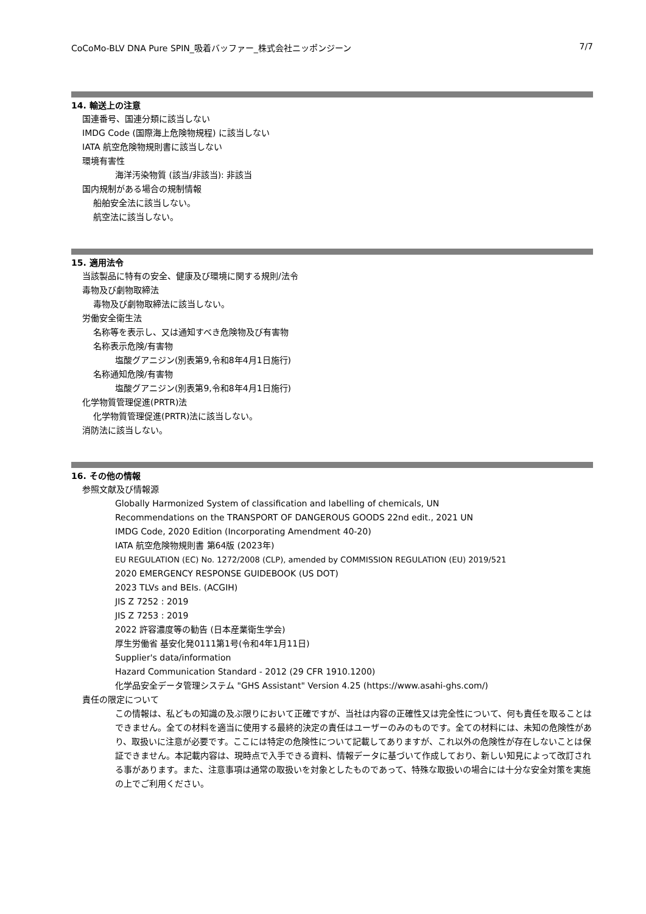CoCoMo-BLV DNA Pure SPIN_吸着バッファー_株式会社ニッポンジーン 7/7
14. 輸送上の注意
国連番号、国連分類に該当しない
IMDG Code (国際海上危険物規程) に該当しない
IATA 航空危険物規則書に該当しない
環境有害性
海洋汚染物質 (該当/非該当): 非該当
国内規制がある場合の規制情報
船舶安全法に該当しない。
航空法に該当しない。
15. 適用法令
当該製品に特有の安全、健康及び環境に関する規則/法令
毒物及び劇物取締法
毒物及び劇物取締法に該当しない。
労働安全衛生法
名称等を表示し、又は通知すべき危険物及び有害物
名称表示危険/有害物
塩酸グアニジン(別表第9,令和8年4月1日施行)
名称通知危険/有害物
塩酸グアニジン(別表第9,令和8年4月1日施行)
化学物質管理促進(PRTR)法
化学物質管理促進(PRTR)法に該当しない。
消防法に該当しない。
16. その他の情報
参照文献及び情報源
Globally Harmonized System of classification and labelling of chemicals, UN
Recommendations on the TRANSPORT OF DANGEROUS GOODS 22nd edit., 2021 UN
IMDG Code, 2020 Edition (Incorporating Amendment 40-20)
IATA 航空危険物規則書 第64版 (2023年)
EU REGULATION (EC) No. 1272/2008 (CLP), amended by COMMISSION REGULATION (EU) 2019/521
2020 EMERGENCY RESPONSE GUIDEBOOK (US DOT)
2023 TLVs and BEIs. (ACGIH)
JIS Z 7252 : 2019
JIS Z 7253 : 2019
2022 許容濃度等の勧告 (日本産業衛生学会)
厚生労働省 基安化発0111第1号(令和4年1月11日)
Supplier's data/information
Hazard Communication Standard - 2012 (29 CFR 1910.1200)
化学品安全データ管理システム "GHS Assistant" Version 4.25 (https://www.asahi-ghs.com/)
責任の限定について
この情報は、私どもの知識の及ぶ限りにおいて正確ですが、当社は内容の正確性又は完全性について、何も責任を取ることはできません。全ての材料を適当に使用する最終的決定の責任はユーザーのみのものです。全ての材料には、未知の危険性があり、取扱いに注意が必要です。ここには特定の危険性について記載してありますが、これ以外の危険性が存在しないことは保証できません。本記載内容は、現時点で入手できる資料、情報データに基づいて作成しており、新しい知見によって改訂される事があります。また、注意事項は通常の取扱いを対象としたものであって、特殊な取扱いの場合には十分な安全対策を実施の上でご利用ください。